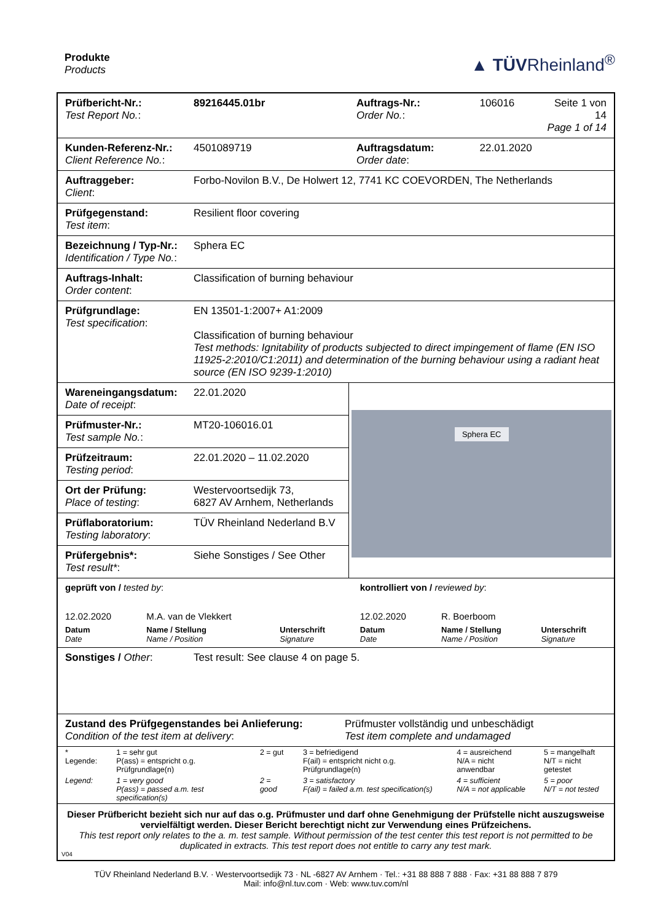Produkte
Products
▲ TÜVRheinland<sup>®</sup>
| Prüfbericht-Nr.: Test Report No. : | 89216445.01br | Auftrags-Nr.: Order No. : | 106016 | Seite 1 von 14 Page 1 of 14 |
| Kunden-Referenz-Nr.: Client Reference No. : | 4501089719 | Auftragsdatum: Order date : | 22.01.2020 | |
| Auftraggeber: Client : | Forbo-Novilon B.V., De Holwert 12, 7741 KC COEVORDEN, The Netherlands | | | |
| Prüfgegenstand: Test item : | Resilient floor covering | | | |
| Bezeichnung / Typ-Nr.: Identification / Type No. : | Sphera EC | | | |
| Auftrags-Inhalt: Order content : | Classification of burning behaviour | | | |
| Prüfgrundlage: Test specification : | EN 13501-1:2007+ A1:2009 Classification of burning behaviour Test methods: Ignitability of products subjected to direct impingement of flame (EN ISO 11925-2:2010/C1:2011) and determination of the burning behaviour using a radiant heat source (EN ISO 9239-1:2010) | | | |
| Wareneingangsdatum: Date of receipt : | 22.01.2020 | Sphera EC | | |
| Prüfmuster-Nr.: Test sample No. : | MT20-106016.01 | | | |
| Prüfzeitraum: Testing period : | 22.01.2020 – 11.02.2020 | | | |
| Ort der Prüfung: Place of testing : | Westervoortsedijk 73, 6827 AV Arnhem, Netherlands | | | |
| Prüflaboratorium: Testing laboratory : | TÜV Rheinland Nederland B.V | | | |
| Prüfergebnis*: Test result* : | Siehe Sonstiges / See Other | | | |
| geprüft von / tested by : | | | kontrolliert von / reviewed by : | | |
| 12.02.2020 | M.A. van de Vlekkert | | 12.02.2020 | R. Boerboom | |
| Datum Date | Name / Stellung Name / Position | Unterschrift Signature | Datum Date | Name / Stellung Name / Position | Unterschrift Signature |
| Sonstiges / Other : | Test result: See clause 4 on page 5. |
| Zustand des Prüfgegenstandes bei Anlieferung: Condition of the test item at delivery : Prüfmuster vollständig und unbeschädigt Test item complete and undamaged | |
| * Legende: | 1 = sehr gut P(ass) = entspricht o.g. Prüfgrundlage(n) | 2 = gut | 3 = befriedigend F(ail) = entspricht nicht o.g. Prüfgrundlage(n) | 4 = ausreichend N/A = nicht anwendbar | 5 = mangelhaft N/T = nicht getestet |
| Legend: | 1 = very good P(ass) = passed a.m. test specification(s) | 2 = good | 3 = satisfactory F(ail) = failed a.m. test specification(s) | 4 = sufficient N/A = not applicable | 5 = poor N/T = not tested |
Dieser Prüfbericht bezieht sich nur auf das o.g. Prüfmuster und darf ohne Genehmigung der Prüfstelle nicht auszugsweise vervielfältigt werden. Dieser Bericht berechtigt nicht zur Verwendung eines Prüfzeichens.
This test report only relates to the a. m. test sample. Without permission of the test center this test report is not permitted to be duplicated in extracts. This test report does not entitle to carry any test mark.
V04
TÜV Rheinland Nederland B.V. · Westervoortsedijk 73 · NL -6827 AV Arnhem · Tel.: +31 88 888 7 888 · Fax: +31 88 888 7 879
Mail: info@nl.tuv.com · Web: www.tuv.com/nl